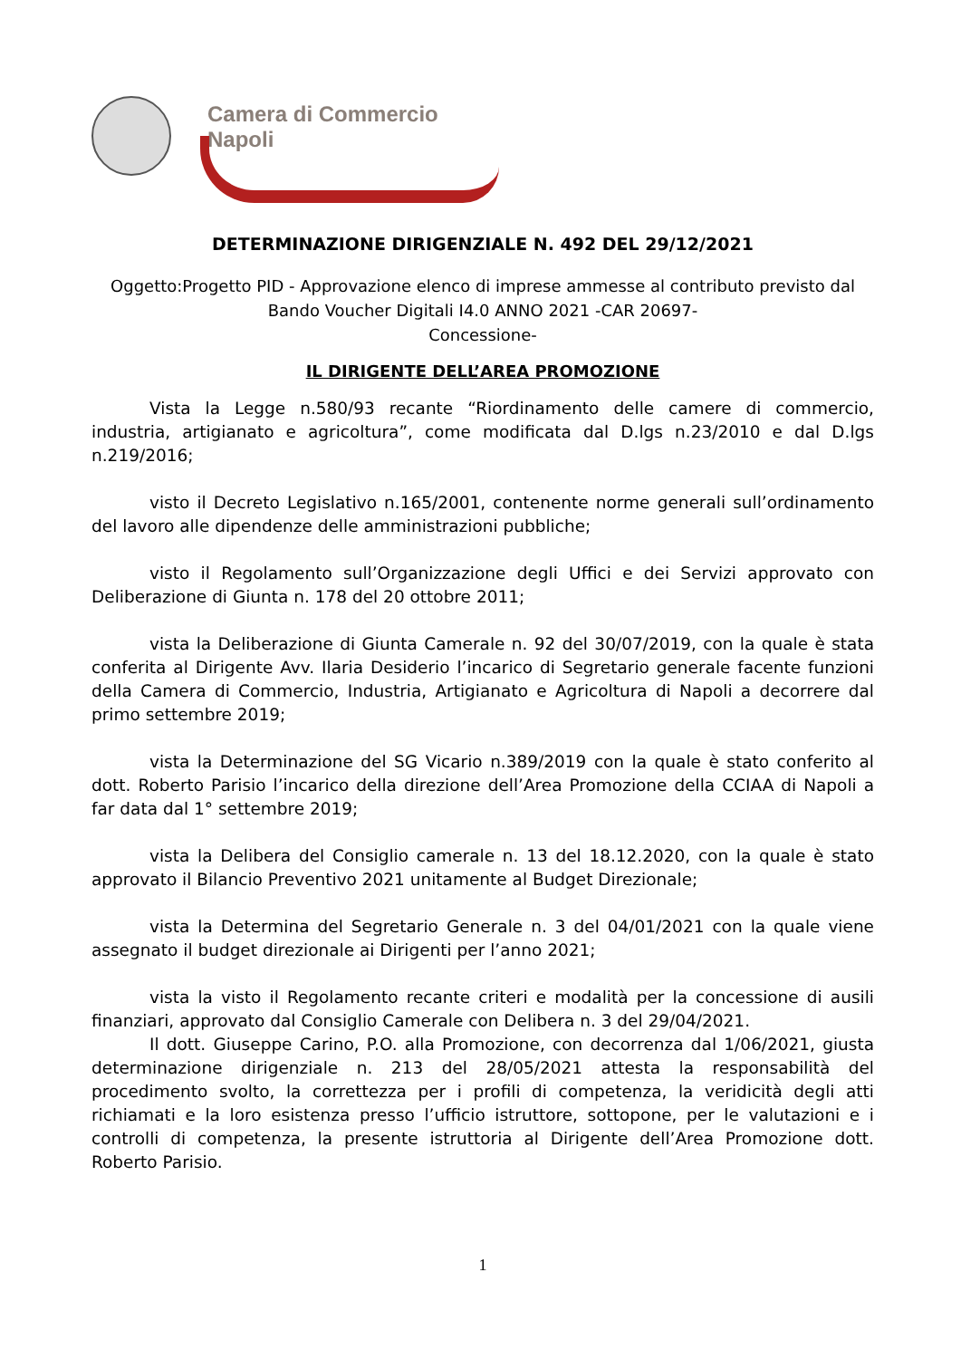Camera di Commercio
Napoli
DETERMINAZIONE DIRIGENZIALE N. 492 DEL 29/12/2021
Oggetto:Progetto PID - Approvazione elenco di imprese ammesse al contributo previsto dal Bando Voucher Digitali I4.0 ANNO 2021 -CAR 20697-
Concessione-
IL DIRIGENTE DELL’AREA PROMOZIONE
Vista la Legge n.580/93 recante “Riordinamento delle camere di commercio, industria, artigianato e agricoltura”, come modificata dal D.lgs n.23/2010 e dal D.lgs n.219/2016;
visto il Decreto Legislativo n.165/2001, contenente norme generali sull’ordinamento del lavoro alle dipendenze delle amministrazioni pubbliche;
visto il Regolamento sull’Organizzazione degli Uffici e dei Servizi approvato con Deliberazione di Giunta n. 178 del 20 ottobre 2011;
vista la Deliberazione di Giunta Camerale n. 92 del 30/07/2019, con la quale è stata conferita al Dirigente Avv. Ilaria Desiderio l’incarico di Segretario generale facente funzioni della Camera di Commercio, Industria, Artigianato e Agricoltura di Napoli a decorrere dal primo settembre 2019;
vista la Determinazione del SG Vicario n.389/2019 con la quale è stato conferito al dott. Roberto Parisio l’incarico della direzione dell’Area Promozione della CCIAA di Napoli a far data dal 1° settembre 2019;
vista la Delibera del Consiglio camerale n. 13 del 18.12.2020, con la quale è stato approvato il Bilancio Preventivo 2021 unitamente al Budget Direzionale;
vista la Determina del Segretario Generale n. 3 del 04/01/2021 con la quale viene assegnato il budget direzionale ai Dirigenti per l’anno 2021;
vista la visto il Regolamento recante criteri e modalità per la concessione di ausili finanziari, approvato dal Consiglio Camerale con Delibera n. 3 del 29/04/2021.
Il dott. Giuseppe Carino, P.O. alla Promozione, con decorrenza dal 1/06/2021, giusta determinazione dirigenziale n. 213 del 28/05/2021 attesta la responsabilità del procedimento svolto, la correttezza per i profili di competenza, la veridicità degli atti richiamati e la loro esistenza presso l’ufficio istruttore, sottopone, per le valutazioni e i controlli di competenza, la presente istruttoria al Dirigente dell’Area Promozione dott. Roberto Parisio.
1